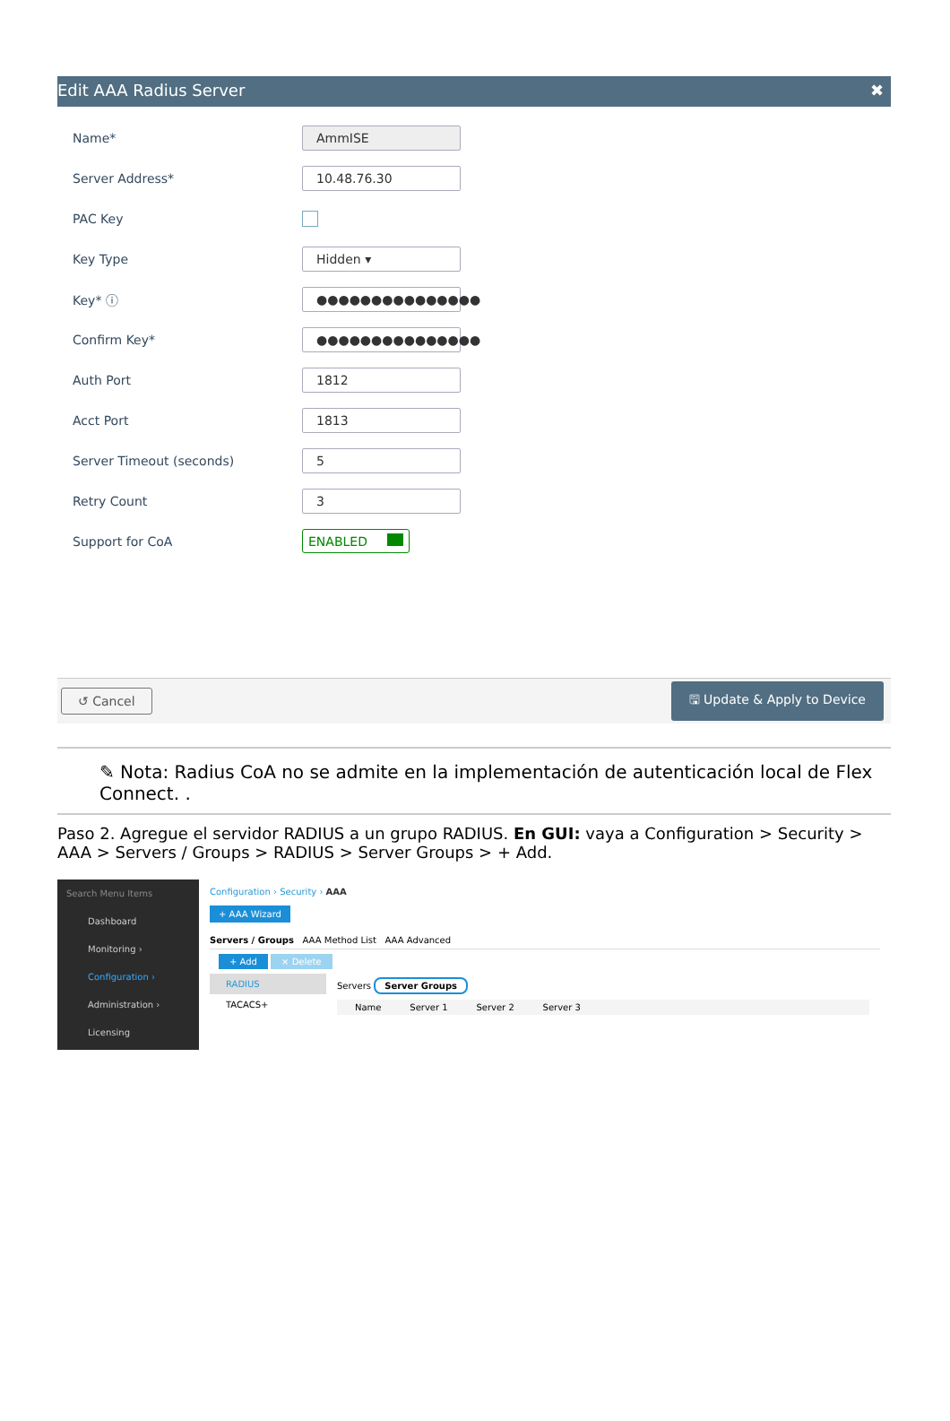Edit AAA Radius Server ✖
Name* AmmISE
Server Address* 10.48.76.30
PAC Key
Key Type Hidden ▾
Key* ⓘ ●●●●●●●●●●●●●●●
Confirm Key* ●●●●●●●●●●●●●●●
Auth Port 1812
Acct Port 1813
Server Timeout (seconds) 5
Retry Count 3
Support for CoA ENABLED
↺ Cancel 🖫 Update & Apply to Device
✎ Nota: Radius CoA no se admite en la implementación de autenticación local de Flex Connect. .
Paso 2. Agregue el servidor RADIUS a un grupo RADIUS. En GUI: vaya a Configuration > Security > AAA > Servers / Groups > RADIUS > Server Groups > + Add.
Search Menu Items
Dashboard
Monitoring ›
Configuration ›
Administration ›
Licensing
Configuration › Security › AAA
+ AAA Wizard
Servers / Groups AAA Method List AAA Advanced
+ Add × Delete
RADIUS
TACACS+
Servers Server Groups
Name Server 1 Server 2 Server 3